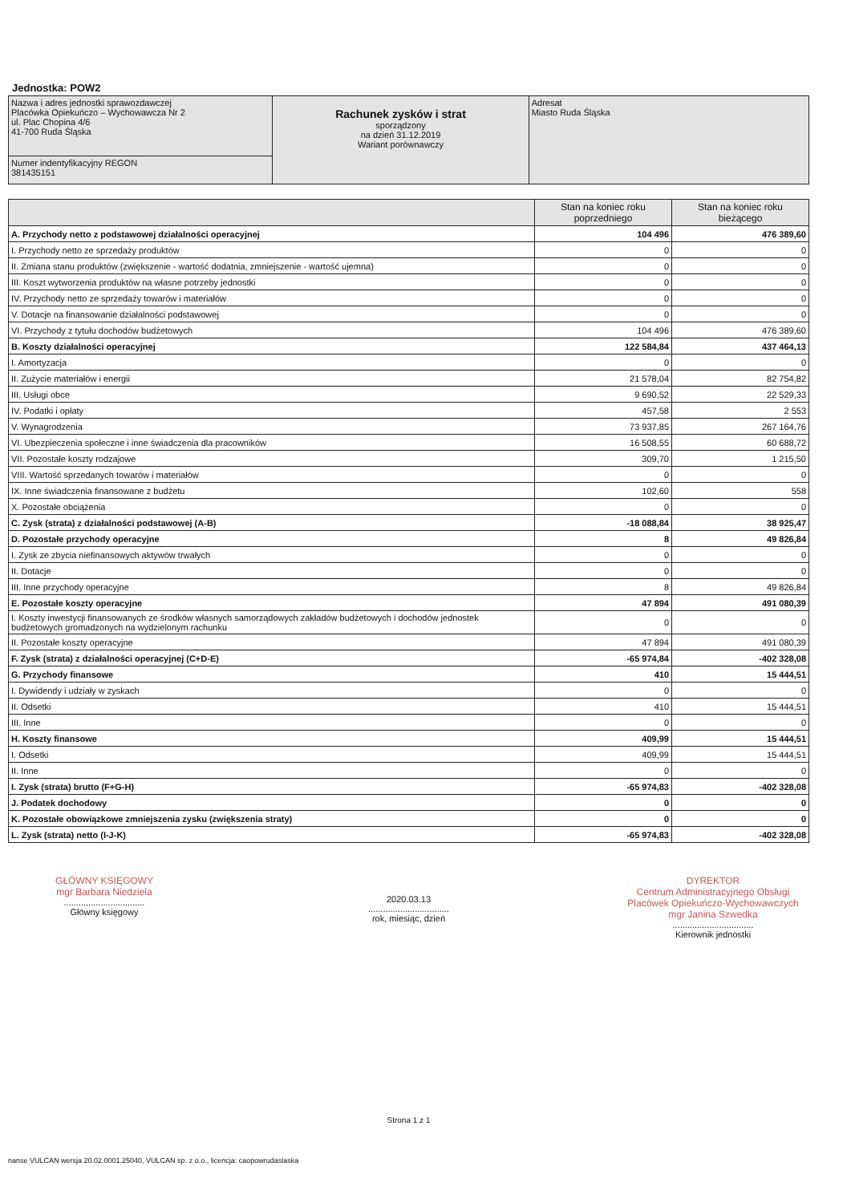Jednostka: POW2
| Nazwa i adres jednostki sprawozdawczej Placówka Opiekuńczo – Wychowawcza Nr 2 ul. Plac Chopina 4/6 41-700 Ruda Śląska | Rachunek zysków i strat sporządzony na dzień 31.12.2019 Wariant porównawczy | Adresat Miasto Ruda Śląska |
| Numer indentyfikacyjny REGON 381435151 | | |
| | Stan na koniec roku poprzedniego | Stan na koniec roku bieżącego |
| --- | --- | --- |
| A. Przychody netto z podstawowej działalności operacyjnej | 104 496 | 476 389,60 |
| I. Przychody netto ze sprzedaży produktów | 0 | 0 |
| II. Zmiana stanu produktów (zwiększenie - wartość dodatnia, zmniejszenie - wartość ujemna) | 0 | 0 |
| III. Koszt wytworzenia produktów na własne potrzeby jednostki | 0 | 0 |
| IV. Przychody netto ze sprzedaży towarów i materiałów | 0 | 0 |
| V. Dotacje na finansowanie działalności podstawowej | 0 | 0 |
| VI. Przychody z tytułu dochodów budżetowych | 104 496 | 476 389,60 |
| B. Koszty działalności operacyjnej | 122 584,84 | 437 464,13 |
| I. Amortyzacja | 0 | 0 |
| II. Zużycie materiałów i energii | 21 578,04 | 82 754,82 |
| III. Usługi obce | 9 690,52 | 22 529,33 |
| IV. Podatki i opłaty | 457,58 | 2 553 |
| V. Wynagrodzenia | 73 937,85 | 267 164,76 |
| VI. Ubezpieczenia społeczne i inne świadczenia dla pracowników | 16 508,55 | 60 688,72 |
| VII. Pozostałe koszty rodzajowe | 309,70 | 1 215,50 |
| VIII. Wartość sprzedanych towarów i materiałów | 0 | 0 |
| IX. Inne świadczenia finansowane z budżetu | 102,60 | 558 |
| X. Pozostałe obciążenia | 0 | 0 |
| C. Zysk (strata) z działalności podstawowej (A-B) | -18 088,84 | 38 925,47 |
| D. Pozostałe przychody operacyjne | 8 | 49 826,84 |
| I. Zysk ze zbycia niefinansowych aktywów trwałych | 0 | 0 |
| II. Dotacje | 0 | 0 |
| III. Inne przychody operacyjne | 8 | 49 826,84 |
| E. Pozostałe koszty operacyjne | 47 894 | 491 080,39 |
| I. Koszty inwestycji finansowanych ze środków własnych samorządowych zakładów budżetowych i dochodów jednostek budżetowych gromadzonych na wydzielonym rachunku | 0 | 0 |
| II. Pozostałe koszty operacyjne | 47 894 | 491 080,39 |
| F. Zysk (strata) z działalności operacyjnej (C+D-E) | -65 974,84 | -402 328,08 |
| G. Przychody finansowe | 410 | 15 444,51 |
| I. Dywidendy i udziały w zyskach | 0 | 0 |
| II. Odsetki | 410 | 15 444,51 |
| III. Inne | 0 | 0 |
| H. Koszty finansowe | 409,99 | 15 444,51 |
| I. Odsetki | 409,99 | 15 444,51 |
| II. Inne | 0 | 0 |
| I. Zysk (strata) brutto (F+G-H) | -65 974,83 | -402 328,08 |
| J. Podatek dochodowy | 0 | 0 |
| K. Pozostałe obowiązkowe zmniejszenia zysku (zwiększenia straty) | 0 | 0 |
| L. Zysk (strata) netto (I-J-K) | -65 974,83 | -402 328,08 |
GŁÓWNY KSIĘGOWY
mgr Barbara Niedziela
.................................
Główny księgowy
2020.03.13
.................................
rok, miesiąc, dzień
DYREKTOR
Centrum Administracyjnego Obsługi Placówek Opiekuńczo-Wychowawczych
mgr Janina Szwedka
.................................
Kierownik jednostki
Strona 1 z 1
nanse VULCAN wersja 20.02.0001.25040, VULCAN sp. z o.o., licencja: caopowrudaslaska